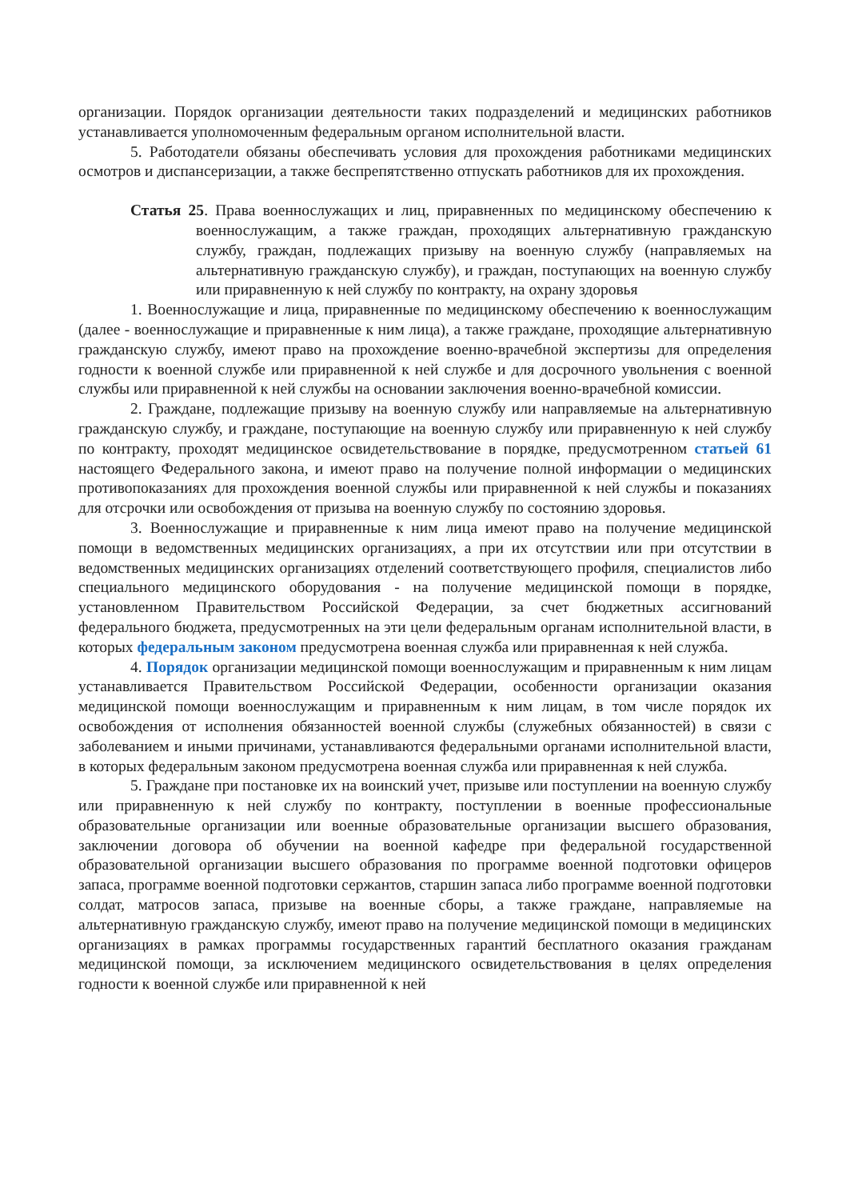организации. Порядок организации деятельности таких подразделений и медицинских работников устанавливается уполномоченным федеральным органом исполнительной власти.
5. Работодатели обязаны обеспечивать условия для прохождения работниками медицинских осмотров и диспансеризации, а также беспрепятственно отпускать работников для их прохождения.
Статья 25. Права военнослужащих и лиц, приравненных по медицинскому обеспечению к военнослужащим, а также граждан, проходящих альтернативную гражданскую службу, граждан, подлежащих призыву на военную службу (направляемых на альтернативную гражданскую службу), и граждан, поступающих на военную службу или приравненную к ней службу по контракту, на охрану здоровья
1. Военнослужащие и лица, приравненные по медицинскому обеспечению к военнослужащим (далее - военнослужащие и приравненные к ним лица), а также граждане, проходящие альтернативную гражданскую службу, имеют право на прохождение военно-врачебной экспертизы для определения годности к военной службе или приравненной к ней службе и для досрочного увольнения с военной службы или приравненной к ней службы на основании заключения военно-врачебной комиссии.
2. Граждане, подлежащие призыву на военную службу или направляемые на альтернативную гражданскую службу, и граждане, поступающие на военную службу или приравненную к ней службу по контракту, проходят медицинское освидетельствование в порядке, предусмотренном статьей 61 настоящего Федерального закона, и имеют право на получение полной информации о медицинских противопоказаниях для прохождения военной службы или приравненной к ней службы и показаниях для отсрочки или освобождения от призыва на военную службу по состоянию здоровья.
3. Военнослужащие и приравненные к ним лица имеют право на получение медицинской помощи в ведомственных медицинских организациях, а при их отсутствии или при отсутствии в ведомственных медицинских организациях отделений соответствующего профиля, специалистов либо специального медицинского оборудования - на получение медицинской помощи в порядке, установленном Правительством Российской Федерации, за счет бюджетных ассигнований федерального бюджета, предусмотренных на эти цели федеральным органам исполнительной власти, в которых федеральным законом предусмотрена военная служба или приравненная к ней служба.
4. Порядок организации медицинской помощи военнослужащим и приравненным к ним лицам устанавливается Правительством Российской Федерации, особенности организации оказания медицинской помощи военнослужащим и приравненным к ним лицам, в том числе порядок их освобождения от исполнения обязанностей военной службы (служебных обязанностей) в связи с заболеванием и иными причинами, устанавливаются федеральными органами исполнительной власти, в которых федеральным законом предусмотрена военная служба или приравненная к ней служба.
5. Граждане при постановке их на воинский учет, призыве или поступлении на военную службу или приравненную к ней службу по контракту, поступлении в военные профессиональные образовательные организации или военные образовательные организации высшего образования, заключении договора об обучении на военной кафедре при федеральной государственной образовательной организации высшего образования по программе военной подготовки офицеров запаса, программе военной подготовки сержантов, старшин запаса либо программе военной подготовки солдат, матросов запаса, призыве на военные сборы, а также граждане, направляемые на альтернативную гражданскую службу, имеют право на получение медицинской помощи в медицинских организациях в рамках программы государственных гарантий бесплатного оказания гражданам медицинской помощи, за исключением медицинского освидетельствования в целях определения годности к военной службе или приравненной к ней